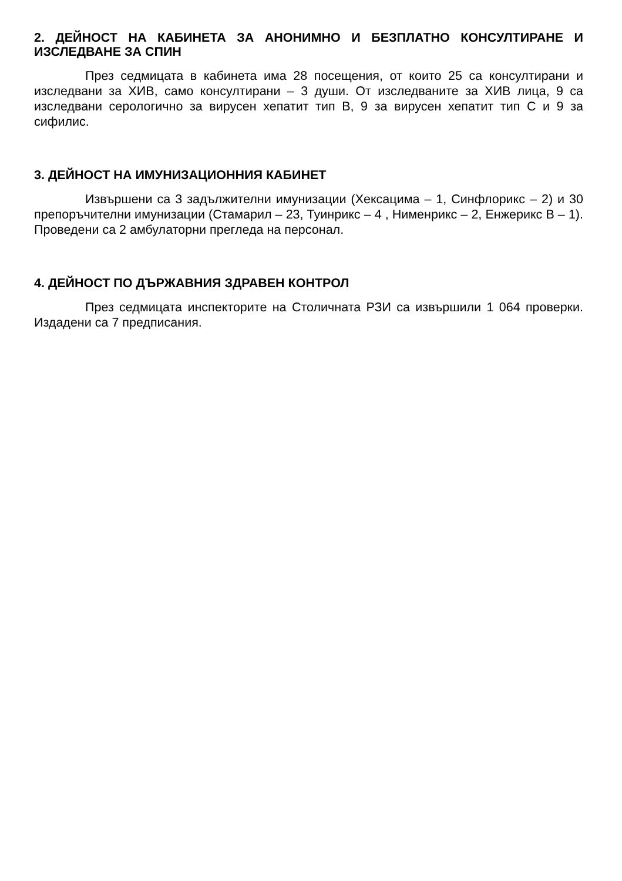2. ДЕЙНОСТ НА КАБИНЕТА ЗА АНОНИМНО И БЕЗПЛАТНО КОНСУЛТИРАНЕ И ИЗСЛЕДВАНЕ ЗА СПИН
През седмицата в кабинета има 28 посещения, от които 25 са консултирани и изследвани за ХИВ, само консултирани – 3 души. От изследваните за ХИВ лица, 9 са изследвани серологично за вирусен хепатит тип В, 9 за вирусен хепатит тип С и 9 за сифилис.
3. ДЕЙНОСТ НА ИМУНИЗАЦИОННИЯ КАБИНЕТ
Извършени са 3 задължителни имунизации (Хексацима – 1, Синфлорикс – 2) и 30 препоръчителни имунизации (Стамарил – 23, Туинрикс – 4 , Нименрикс – 2, Енжерикс В – 1). Проведени са 2 амбулаторни прегледа на персонал.
4. ДЕЙНОСТ ПО ДЪРЖАВНИЯ ЗДРАВЕН КОНТРОЛ
През седмицата инспекторите на Столичната РЗИ са извършили 1 064 проверки. Издадени са 7 предписания.